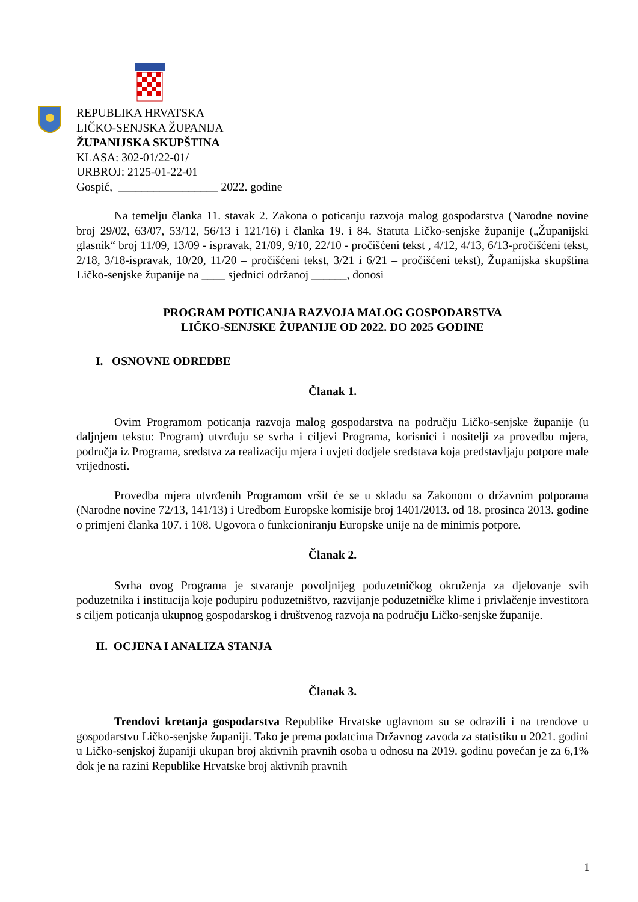REPUBLIKA HRVATSKA
LIČKO-SENJSKA ŽUPANIJA
ŽUPANIJSKA SKUPŠTINA
KLASA: 302-01/22-01/
URBROJ: 2125-01-22-01
Gospić, _________________ 2022. godine
Na temelju članka 11. stavak 2. Zakona o poticanju razvoja malog gospodarstva (Narodne novine broj 29/02, 63/07, 53/12, 56/13 i 121/16) i članka 19. i 84. Statuta Ličko-senjske županije („Županijski glasnik“ broj 11/09, 13/09 - ispravak, 21/09, 9/10, 22/10 - pročišćeni tekst , 4/12, 4/13, 6/13-pročišćeni tekst, 2/18, 3/18-ispravak, 10/20, 11/20 – pročišćeni tekst, 3/21 i 6/21 – pročišćeni tekst), Županijska skupština Ličko-senjske županije na ____ sjednici održanoj ______, donosi
PROGRAM POTICANJA RAZVOJA MALOG GOSPODARSTVA
LIČKO-SENJSKE ŽUPANIJE OD 2022. DO 2025 GODINE
I. OSNOVNE ODREDBE
Članak 1.
Ovim Programom poticanja razvoja malog gospodarstva na području Ličko-senjske županije (u daljnjem tekstu: Program) utvrđuju se svrha i ciljevi Programa, korisnici i nositelji za provedbu mjera, područja iz Programa, sredstva za realizaciju mjera i uvjeti dodjele sredstava koja predstavljaju potpore male vrijednosti.
Provedba mjera utvrđenih Programom vršit će se u skladu sa Zakonom o državnim potporama (Narodne novine 72/13, 141/13) i Uredbom Europske komisije broj 1401/2013. od 18. prosinca 2013. godine o primjeni članka 107. i 108. Ugovora o funkcioniranju Europske unije na de minimis potpore.
Članak 2.
Svrha ovog Programa je stvaranje povoljnijeg poduzetničkog okruženja za djelovanje svih poduzetnika i institucija koje podupiru poduzetništvo, razvijanje poduzetničke klime i privlačenje investitora s ciljem poticanja ukupnog gospodarskog i društvenog razvoja na području Ličko-senjske županije.
II. OCJENA I ANALIZA STANJA
Članak 3.
Trendovi kretanja gospodarstva Republike Hrvatske uglavnom su se odrazili i na trendove u gospodarstvu Ličko-senjske županiji. Tako je prema podatcima Državnog zavoda za statistiku u 2021. godini u Ličko-senjskoj županiji ukupan broj aktivnih pravnih osoba u odnosu na 2019. godinu povećan je za 6,1% dok je na razini Republike Hrvatske broj aktivnih pravnih
1